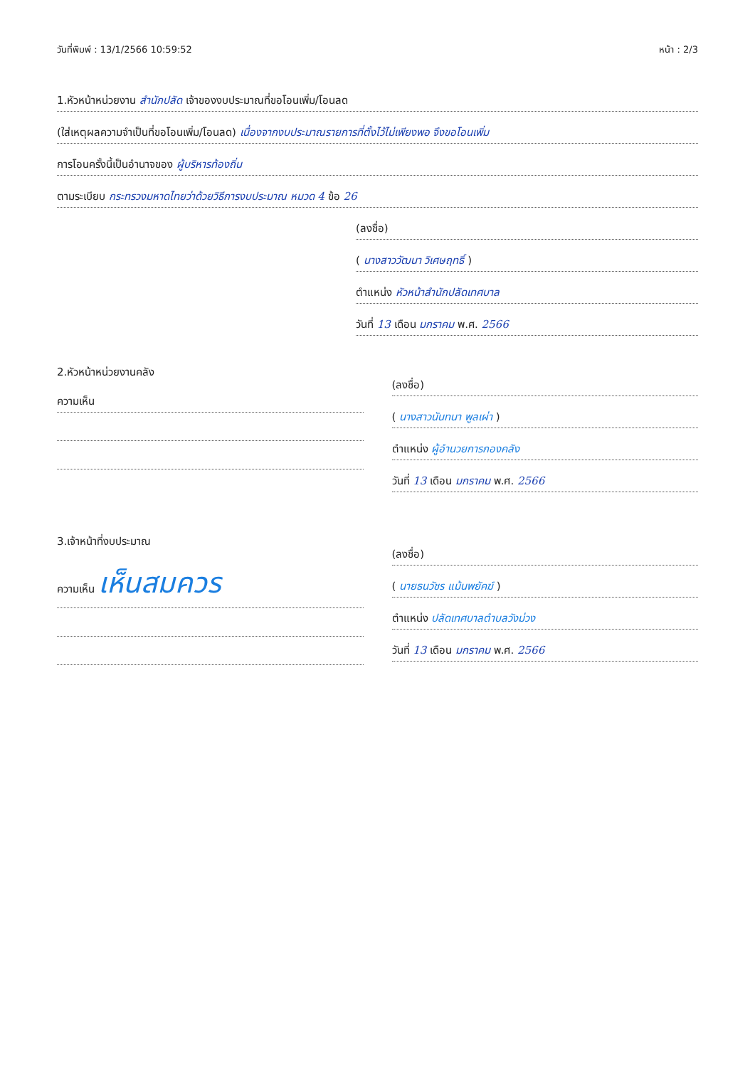วันที่พิมพ์ : 13/1/2566 10:59:52 หน้า : 2/3
1.หัวหน้าหน่วยงาน สำนักปลัด เจ้าของงบประมาณที่ขอโอนเพิ่ม/โอนลด
(ใส่เหตุผลความจำเป็นที่ขอโอนเพิ่ม/โอนลด) เนื่องจากงบประมาณรายการที่ตั้งไว้ไม่เพียงพอ จึงขอโอนเพิ่ม
การโอนครั้งนี้เป็นอำนาจของ ผู้บริหารท้องถิ่น
ตามระเบียบ กระทรวงมหาดไทยว่าด้วยวิธีการงบประมาณ หมวด 4 ข้อ 26
(ลงชื่อ)
( นางสาววัฒนา วิเศษฤทธิ์ )
ตำแหน่ง หัวหน้าสำนักปลัดเทศบาล
วันที่ 13 เดือน มกราคม พ.ศ. 2566
2.หัวหน้าหน่วยงานคลัง
ความเห็น
(ลงชื่อ)
( นางสาวนันทนา พูลเผ่า )
ตำแหน่ง ผู้อำนวยการกองคลัง
วันที่ 13 เดือน มกราคม พ.ศ. 2566
3.เจ้าหน้าที่งบประมาณ
ความเห็น เห็นสมควร
(ลงชื่อ)
( นายธนวัชร แม้นพยัคฆ์ )
ตำแหน่ง ปลัดเทศบาลตำบลวังม่วง
วันที่ 13 เดือน มกราคม พ.ศ. 2566